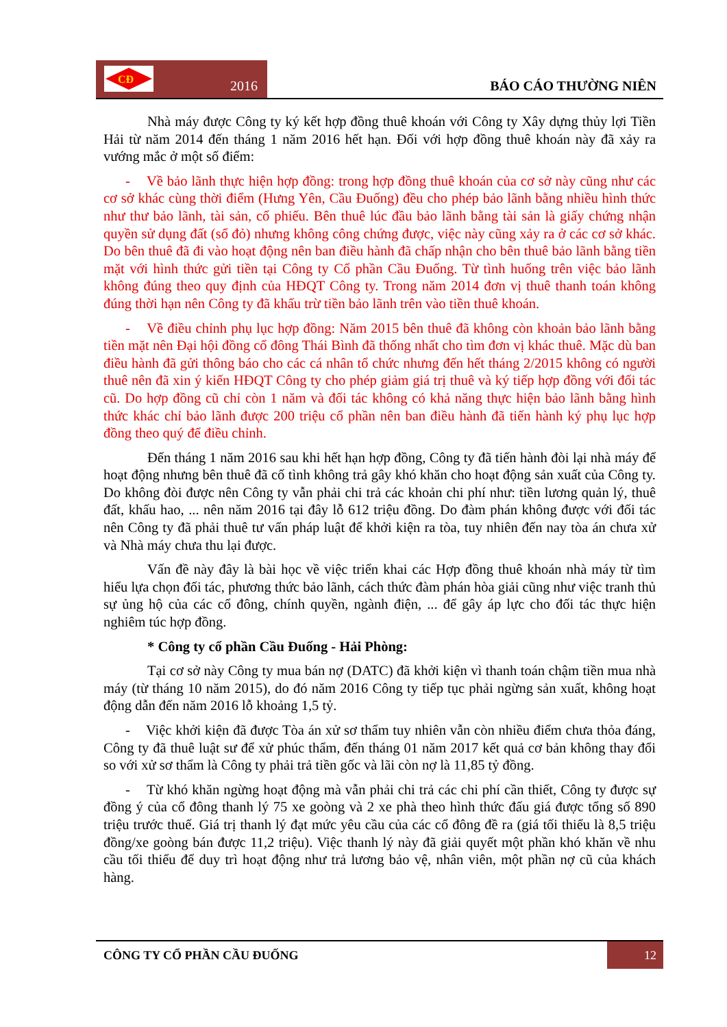CĐ
2016
BÁO CÁO THƯỜNG NIÊN
Nhà máy được Công ty ký kết hợp đồng thuê khoán với Công ty Xây dựng thủy lợi Tiền Hải từ năm 2014 đến tháng 1 năm 2016 hết hạn. Đối với hợp đồng thuê khoán này đã xảy ra vướng mắc ở một số điểm:
- Về bảo lãnh thực hiện hợp đồng: trong hợp đồng thuê khoán của cơ sở này cũng như các cơ sở khác cùng thời điểm (Hưng Yên, Cầu Đuống) đều cho phép bảo lãnh bằng nhiều hình thức như thư bảo lãnh, tài sản, cổ phiếu. Bên thuê lúc đầu bảo lãnh bằng tài sản là giấy chứng nhận quyền sử dụng đất (sổ đỏ) nhưng không công chứng được, việc này cũng xảy ra ở các cơ sở khác. Do bên thuê đã đi vào hoạt động nên ban điều hành đã chấp nhận cho bên thuê bảo lãnh bằng tiền mặt với hình thức gửi tiền tại Công ty Cổ phần Cầu Đuống. Từ tình huống trên việc bảo lãnh không đúng theo quy định của HĐQT Công ty. Trong năm 2014 đơn vị thuê thanh toán không đúng thời hạn nên Công ty đã khấu trừ tiền bảo lãnh trên vào tiền thuê khoán.
- Về điều chỉnh phụ lục hợp đồng: Năm 2015 bên thuê đã không còn khoản bảo lãnh bằng tiền mặt nên Đại hội đồng cổ đông Thái Bình đã thống nhất cho tìm đơn vị khác thuê. Mặc dù ban điều hành đã gửi thông báo cho các cá nhân tổ chức nhưng đến hết tháng 2/2015 không có người thuê nên đã xin ý kiến HĐQT Công ty cho phép giảm giá trị thuê và ký tiếp hợp đồng với đối tác cũ. Do hợp đồng cũ chỉ còn 1 năm và đối tác không có khả năng thực hiện bảo lãnh bằng hình thức khác chỉ bảo lãnh được 200 triệu cổ phần nên ban điều hành đã tiến hành ký phụ lục hợp đồng theo quý để điều chỉnh.
Đến tháng 1 năm 2016 sau khi hết hạn hợp đồng, Công ty đã tiến hành đòi lại nhà máy để hoạt động nhưng bên thuê đã cố tình không trả gây khó khăn cho hoạt động sản xuất của Công ty. Do không đòi được nên Công ty vẫn phải chi trả các khoản chi phí như: tiền lương quản lý, thuê đất, khấu hao, ... nên năm 2016 tại đây lỗ 612 triệu đồng. Do đàm phán không được với đối tác nên Công ty đã phải thuê tư vấn pháp luật để khởi kiện ra tòa, tuy nhiên đến nay tòa án chưa xử và Nhà máy chưa thu lại được.
Vấn đề này đây là bài học về việc triển khai các Hợp đồng thuê khoán nhà máy từ tìm hiểu lựa chọn đối tác, phương thức bảo lãnh, cách thức đàm phán hòa giải cũng như việc tranh thủ sự ủng hộ của các cổ đông, chính quyền, ngành điện, ... để gây áp lực cho đối tác thực hiện nghiêm túc hợp đồng.
* Công ty cổ phần Cầu Đuống - Hải Phòng:
Tại cơ sở này Công ty mua bán nợ (DATC) đã khởi kiện vì thanh toán chậm tiền mua nhà máy (từ tháng 10 năm 2015), do đó năm 2016 Công ty tiếp tục phải ngừng sản xuất, không hoạt động dẫn đến năm 2016 lỗ khoảng 1,5 tỷ.
- Việc khởi kiện đã được Tòa án xử sơ thẩm tuy nhiên vẫn còn nhiều điểm chưa thỏa đáng, Công ty đã thuê luật sư để xử phúc thẩm, đến tháng 01 năm 2017 kết quả cơ bản không thay đổi so với xử sơ thẩm là Công ty phải trả tiền gốc và lãi còn nợ là 11,85 tỷ đồng.
- Từ khó khăn ngừng hoạt động mà vẫn phải chi trả các chi phí cần thiết, Công ty được sự đồng ý của cổ đông thanh lý 75 xe goòng và 2 xe phà theo hình thức đấu giá được tổng số 890 triệu trước thuế. Giá trị thanh lý đạt mức yêu cầu của các cổ đông đề ra (giá tối thiểu là 8,5 triệu đồng/xe goòng bán được 11,2 triệu). Việc thanh lý này đã giải quyết một phần khó khăn về nhu cầu tối thiểu để duy trì hoạt động như trả lương bảo vệ, nhân viên, một phần nợ cũ của khách hàng.
CÔNG TY CỔ PHẦN CẦU ĐUỐNG 12